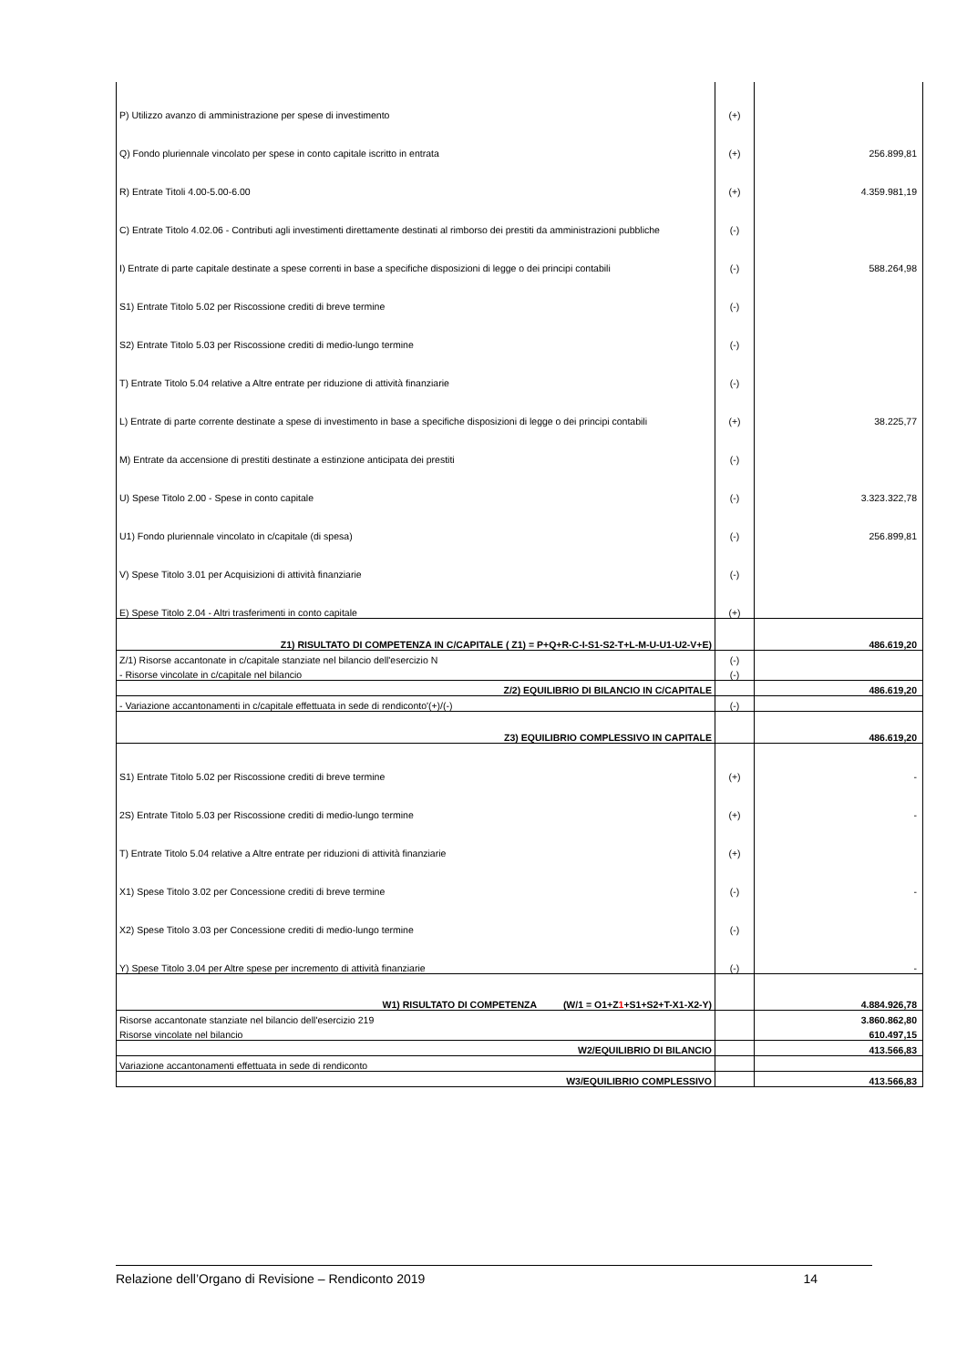| P) Utilizzo avanzo di amministrazione per spese di investimento | (+) | |
| Q) Fondo pluriennale vincolato per spese in conto capitale iscritto in entrata | (+) | 256.899,81 |
| R) Entrate Titoli 4.00-5.00-6.00 | (+) | 4.359.981,19 |
| C) Entrate Titolo 4.02.06 - Contributi agli investimenti direttamente destinati al rimborso dei prestiti da amministrazioni pubbliche | (-) | |
| I) Entrate di parte capitale destinate a spese correnti in base a specifiche disposizioni di legge o dei principi contabili | (-) | 588.264,98 |
| S1) Entrate Titolo 5.02 per Riscossione crediti di breve termine | (-) | |
| S2) Entrate Titolo 5.03 per Riscossione crediti di medio-lungo termine | (-) | |
| T) Entrate Titolo 5.04 relative a Altre entrate per riduzione di attività finanziarie | (-) | |
| L) Entrate di parte corrente destinate a spese di investimento in base a specifiche disposizioni di legge o dei principi contabili | (+) | 38.225,77 |
| M) Entrate da accensione di prestiti destinate a estinzione anticipata dei prestiti | (-) | |
| U) Spese Titolo 2.00 - Spese in conto capitale | (-) | 3.323.322,78 |
| U1) Fondo pluriennale vincolato in c/capitale (di spesa) | (-) | 256.899,81 |
| V) Spese Titolo 3.01 per Acquisizioni di attività finanziarie | (-) | |
| E) Spese Titolo 2.04 - Altri trasferimenti in conto capitale | (+) | |
| Z1) RISULTATO DI COMPETENZA IN C/CAPITALE ( Z1) = P+Q+R-C-I-S1-S2-T+L-M-U-U1-U2-V+E) | | 486.619,20 |
| Z/1) Risorse accantonate in c/capitale stanziate nel bilancio dell'esercizio N | (-) | |
| - Risorse vincolate in c/capitale nel bilancio | (-) | |
| Z/2) EQUILIBRIO DI BILANCIO IN C/CAPITALE | | 486.619,20 |
| - Variazione accantonamenti in c/capitale effettuata in sede di rendiconto'(+)/(-) | (-) | |
| Z3) EQUILIBRIO COMPLESSIVO IN CAPITALE | | 486.619,20 |
| S1) Entrate Titolo 5.02 per Riscossione crediti di breve termine | (+) | - |
| 2S) Entrate Titolo 5.03 per Riscossione crediti di medio-lungo termine | (+) | - |
| T) Entrate Titolo 5.04 relative a Altre entrate per riduzioni di attività finanziarie | (+) | |
| X1) Spese Titolo 3.02 per Concessione crediti di breve termine | (-) | - |
| X2) Spese Titolo 3.03 per Concessione crediti di medio-lungo termine | (-) | |
| Y) Spese Titolo 3.04 per Altre spese per incremento di attività finanziarie | (-) | - |
| W1) RISULTATO DI COMPETENZA (W/1 = O1+Z 1 +S1+S2+T-X1-X2-Y) | | 4.884.926,78 |
| Risorse accantonate stanziate nel bilancio dell'esercizio 219 | | 3.860.862,80 |
| Risorse vincolate nel bilancio | | 610.497,15 |
| W2/EQUILIBRIO DI BILANCIO | | 413.566,83 |
| Variazione accantonamenti effettuata in sede di rendiconto | | |
| W3/EQUILIBRIO COMPLESSIVO | | 413.566,83 |
Relazione dell’Organo di Revisione – Rendiconto 2019 14